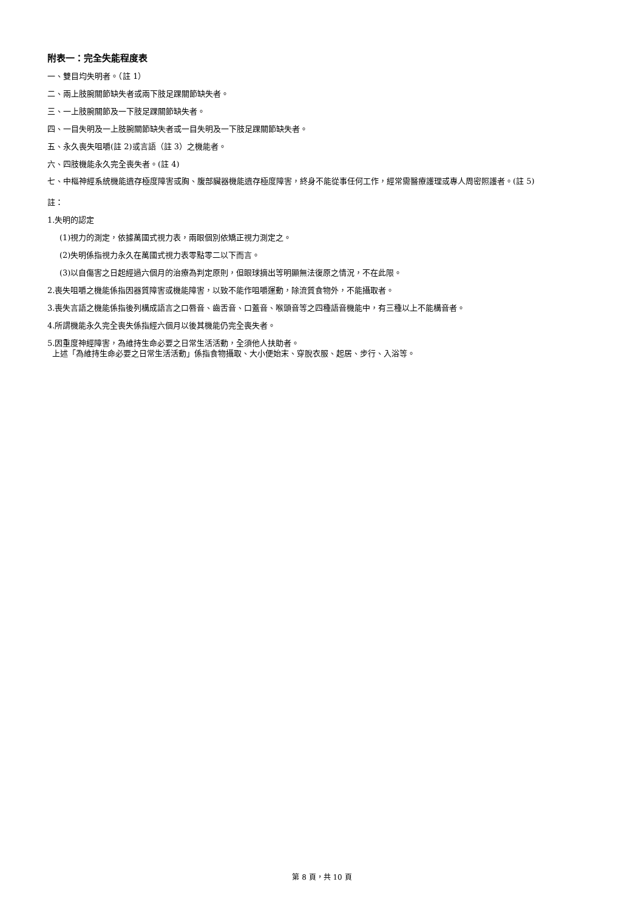附表一：完全失能程度表
一、雙目均失明者。（註 1）
二、兩上肢腕關節缺失者或兩下肢足踝關節缺失者。
三、一上肢腕關節及一下肢足踝關節缺失者。
四、一目失明及一上肢腕關節缺失者或一目失明及一下肢足踝關節缺失者。
五、永久喪失咀嚼(註 2)或言語（註 3）之機能者。
六、四肢機能永久完全喪失者。(註 4)
七、中樞神經系統機能遺存極度障害或胸、腹部臟器機能遺存極度障害，終身不能從事任何工作，經常需醫療護理或專人周密照護者。(註 5)
註：
1.失明的認定
(1)視力的測定，依據萬國式視力表，兩眼個別依矯正視力測定之。
(2)失明係指視力永久在萬國式視力表零點零二以下而言。
(3)以自傷害之日起經過六個月的治療為判定原則，但眼球摘出等明顯無法復原之情況，不在此限。
2.喪失咀嚼之機能係指因器質障害或機能障害，以致不能作咀嚼運動，除流質食物外，不能攝取者。
3.喪失言語之機能係指後列構成語言之口唇音、齒舌音、口蓋音、喉頭音等之四種語音機能中，有三種以上不能構音者。
4.所謂機能永久完全喪失係指經六個月以後其機能仍完全喪失者。
5.因重度神經障害，為維持生命必要之日常生活活動，全須他人扶助者。
上述「為維持生命必要之日常生活活動」係指食物攝取、大小便始末、穿脫衣服、起居、步行、入浴等。
第 8 頁，共 10 頁